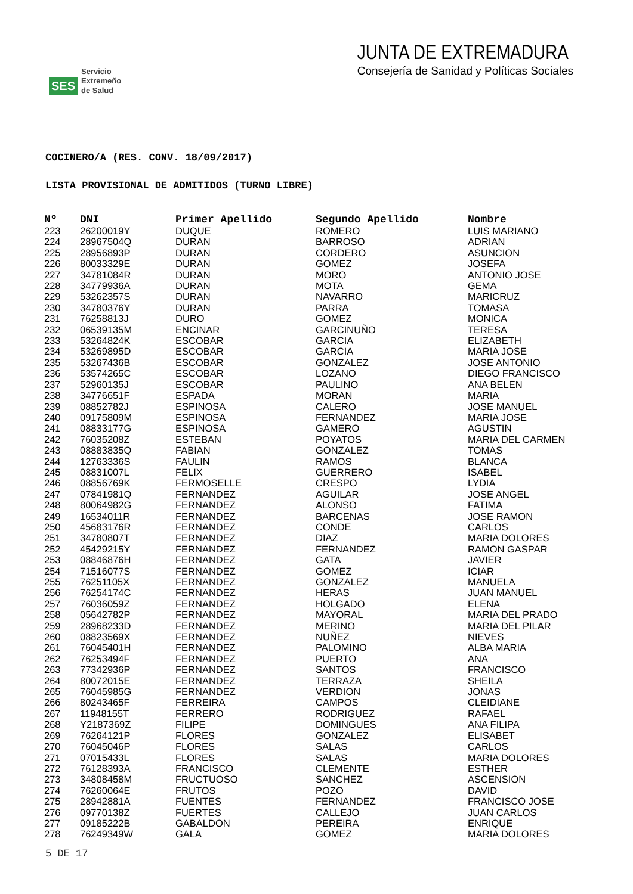SES
Servicio
Extremeño
de Salud
JUNTA DE EXTREMADURA
Consejería de Sanidad y Políticas Sociales
COCINERO/A (RES. CONV. 18/09/2017)
LISTA PROVISIONAL DE ADMITIDOS (TURNO LIBRE)
| Nº | DNI | Primer Apellido | Segundo Apellido | Nombre |
| --- | --- | --- | --- | --- |
| 223 | 26200019Y | DUQUE | ROMERO | LUIS MARIANO |
| 224 | 28967504Q | DURAN | BARROSO | ADRIAN |
| 225 | 28956893P | DURAN | CORDERO | ASUNCION |
| 226 | 80033329E | DURAN | GOMEZ | JOSEFA |
| 227 | 34781084R | DURAN | MORO | ANTONIO JOSE |
| 228 | 34779936A | DURAN | MOTA | GEMA |
| 229 | 53262357S | DURAN | NAVARRO | MARICRUZ |
| 230 | 34780376Y | DURAN | PARRA | TOMASA |
| 231 | 76258813J | DURO | GOMEZ | MONICA |
| 232 | 06539135M | ENCINAR | GARCINUÑO | TERESA |
| 233 | 53264824K | ESCOBAR | GARCIA | ELIZABETH |
| 234 | 53269895D | ESCOBAR | GARCIA | MARIA JOSE |
| 235 | 53267436B | ESCOBAR | GONZALEZ | JOSE ANTONIO |
| 236 | 53574265C | ESCOBAR | LOZANO | DIEGO FRANCISCO |
| 237 | 52960135J | ESCOBAR | PAULINO | ANA BELEN |
| 238 | 34776651F | ESPADA | MORAN | MARIA |
| 239 | 08852782J | ESPINOSA | CALERO | JOSE MANUEL |
| 240 | 09175809M | ESPINOSA | FERNANDEZ | MARIA JOSE |
| 241 | 08833177G | ESPINOSA | GAMERO | AGUSTIN |
| 242 | 76035208Z | ESTEBAN | POYATOS | MARIA DEL CARMEN |
| 243 | 08883835Q | FABIAN | GONZALEZ | TOMAS |
| 244 | 12763336S | FAULIN | RAMOS | BLANCA |
| 245 | 08831007L | FELIX | GUERRERO | ISABEL |
| 246 | 08856769K | FERMOSELLE | CRESPO | LYDIA |
| 247 | 07841981Q | FERNANDEZ | AGUILAR | JOSE ANGEL |
| 248 | 80064982G | FERNANDEZ | ALONSO | FATIMA |
| 249 | 16534011R | FERNANDEZ | BARCENAS | JOSE RAMON |
| 250 | 45683176R | FERNANDEZ | CONDE | CARLOS |
| 251 | 34780807T | FERNANDEZ | DIAZ | MARIA DOLORES |
| 252 | 45429215Y | FERNANDEZ | FERNANDEZ | RAMON GASPAR |
| 253 | 08846876H | FERNANDEZ | GATA | JAVIER |
| 254 | 71516077S | FERNANDEZ | GOMEZ | ICIAR |
| 255 | 76251105X | FERNANDEZ | GONZALEZ | MANUELA |
| 256 | 76254174C | FERNANDEZ | HERAS | JUAN MANUEL |
| 257 | 76036059Z | FERNANDEZ | HOLGADO | ELENA |
| 258 | 05642782P | FERNANDEZ | MAYORAL | MARIA DEL PRADO |
| 259 | 28968233D | FERNANDEZ | MERINO | MARIA DEL PILAR |
| 260 | 08823569X | FERNANDEZ | NUÑEZ | NIEVES |
| 261 | 76045401H | FERNANDEZ | PALOMINO | ALBA MARIA |
| 262 | 76253494F | FERNANDEZ | PUERTO | ANA |
| 263 | 77342936P | FERNANDEZ | SANTOS | FRANCISCO |
| 264 | 80072015E | FERNANDEZ | TERRAZA | SHEILA |
| 265 | 76045985G | FERNANDEZ | VERDION | JONAS |
| 266 | 80243465F | FERREIRA | CAMPOS | CLEIDIANE |
| 267 | 11948155T | FERRERO | RODRIGUEZ | RAFAEL |
| 268 | Y2187369Z | FILIPE | DOMINGUES | ANA FILIPA |
| 269 | 76264121P | FLORES | GONZALEZ | ELISABET |
| 270 | 76045046P | FLORES | SALAS | CARLOS |
| 271 | 07015433L | FLORES | SALAS | MARIA DOLORES |
| 272 | 76128393A | FRANCISCO | CLEMENTE | ESTHER |
| 273 | 34808458M | FRUCTUOSO | SANCHEZ | ASCENSION |
| 274 | 76260064E | FRUTOS | POZO | DAVID |
| 275 | 28942881A | FUENTES | FERNANDEZ | FRANCISCO JOSE |
| 276 | 09770138Z | FUERTES | CALLEJO | JUAN CARLOS |
| 277 | 09185222B | GABALDON | PEREIRA | ENRIQUE |
| 278 | 76249349W | GALA | GOMEZ | MARIA DOLORES |
5 DE 17